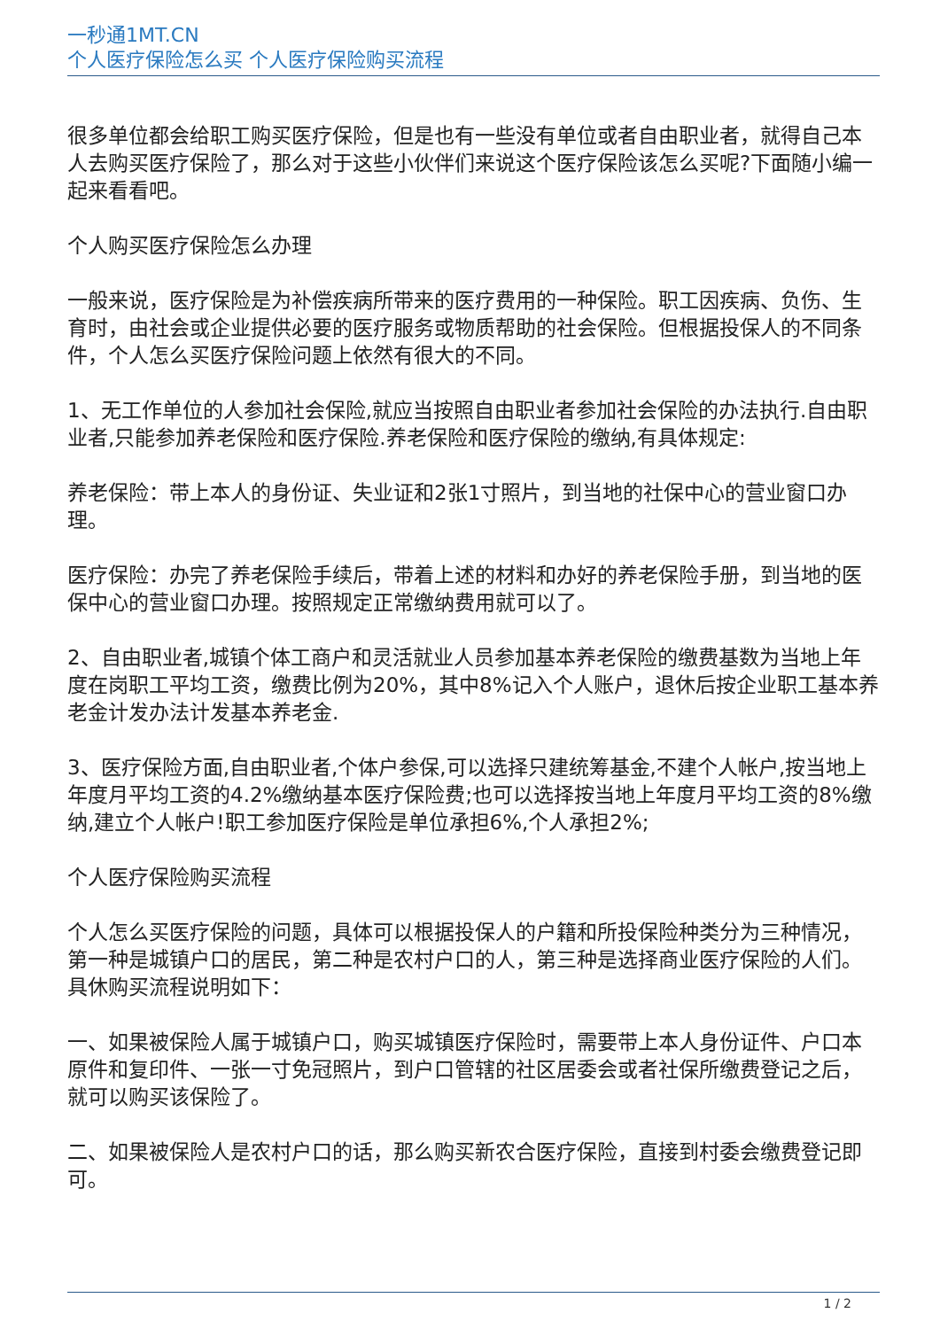一秒通1MT.CN
个人医疗保险怎么买 个人医疗保险购买流程
很多单位都会给职工购买医疗保险，但是也有一些没有单位或者自由职业者，就得自己本人去购买医疗保险了，那么对于这些小伙伴们来说这个医疗保险该怎么买呢?下面随小编一起来看看吧。
个人购买医疗保险怎么办理
一般来说，医疗保险是为补偿疾病所带来的医疗费用的一种保险。职工因疾病、负伤、生育时，由社会或企业提供必要的医疗服务或物质帮助的社会保险。但根据投保人的不同条件，个人怎么买医疗保险问题上依然有很大的不同。
1、无工作单位的人参加社会保险,就应当按照自由职业者参加社会保险的办法执行.自由职业者,只能参加养老保险和医疗保险.养老保险和医疗保险的缴纳,有具体规定:
养老保险：带上本人的身份证、失业证和2张1寸照片，到当地的社保中心的营业窗口办理。
医疗保险：办完了养老保险手续后，带着上述的材料和办好的养老保险手册，到当地的医保中心的营业窗口办理。按照规定正常缴纳费用就可以了。
2、自由职业者,城镇个体工商户和灵活就业人员参加基本养老保险的缴费基数为当地上年度在岗职工平均工资，缴费比例为20%，其中8%记入个人账户，退休后按企业职工基本养老金计发办法计发基本养老金.
3、医疗保险方面,自由职业者,个体户参保,可以选择只建统筹基金,不建个人帐户,按当地上年度月平均工资的4.2%缴纳基本医疗保险费;也可以选择按当地上年度月平均工资的8%缴纳,建立个人帐户!职工参加医疗保险是单位承担6%,个人承担2%;
个人医疗保险购买流程
个人怎么买医疗保险的问题，具体可以根据投保人的户籍和所投保险种类分为三种情况，第一种是城镇户口的居民，第二种是农村户口的人，第三种是选择商业医疗保险的人们。具休购买流程说明如下：
一、如果被保险人属于城镇户口，购买城镇医疗保险时，需要带上本人身份证件、户口本原件和复印件、一张一寸免冠照片，到户口管辖的社区居委会或者社保所缴费登记之后，就可以购买该保险了。
二、如果被保险人是农村户口的话，那么购买新农合医疗保险，直接到村委会缴费登记即可。
1 / 2